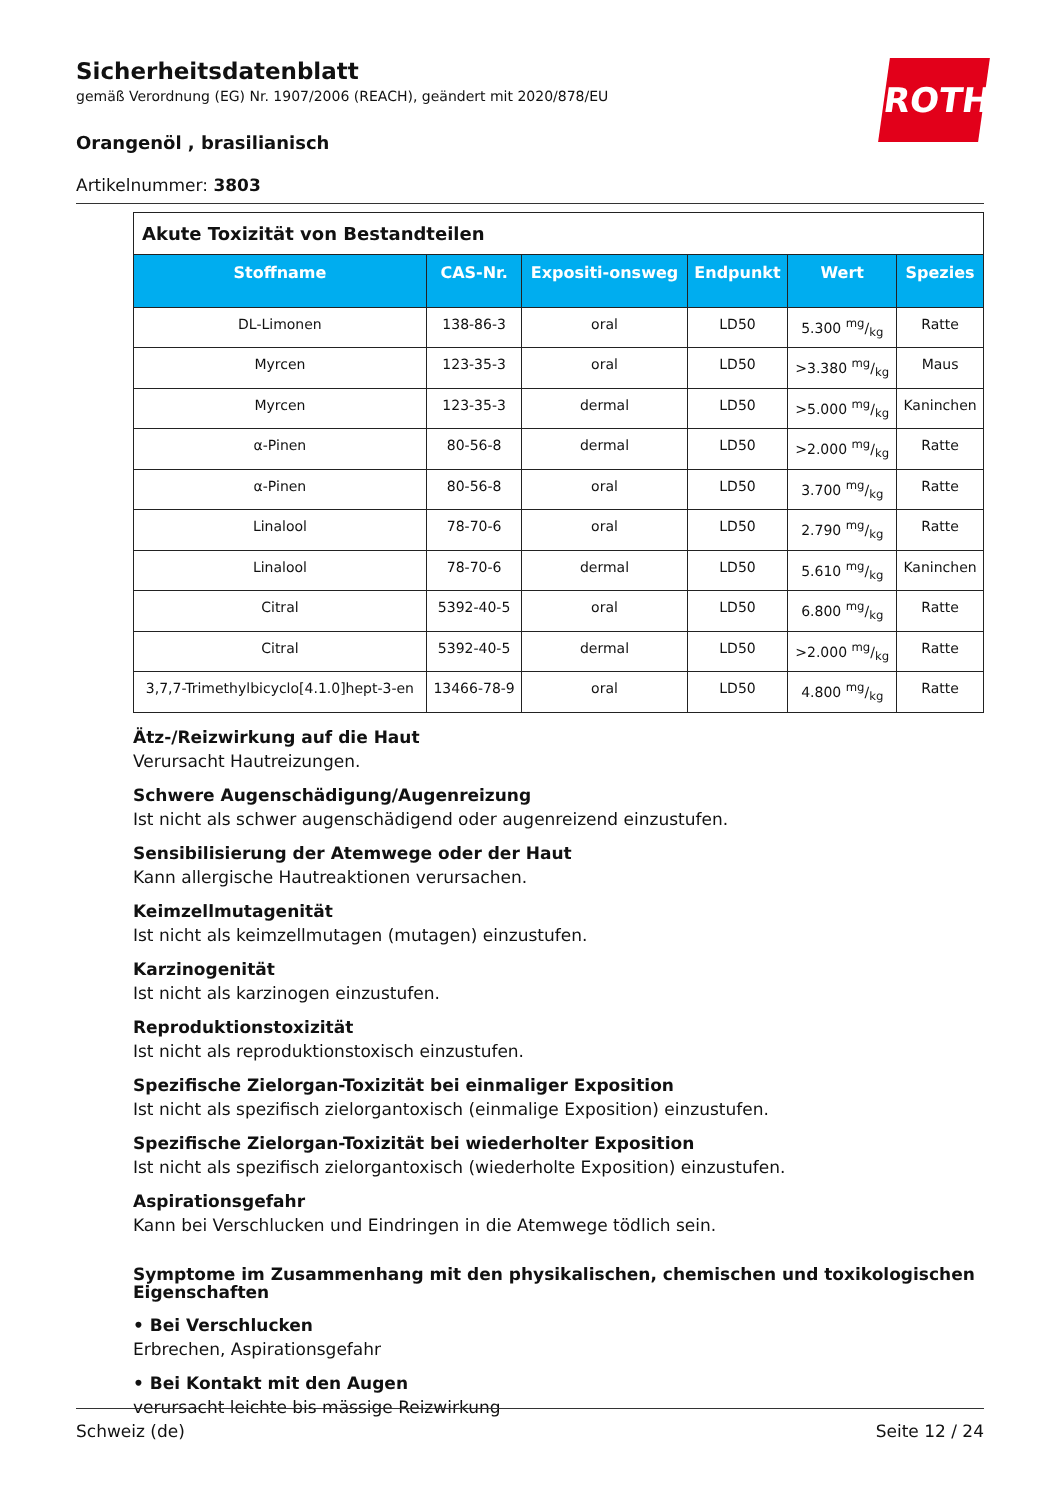ROTH
Sicherheitsdatenblatt
gemäß Verordnung (EG) Nr. 1907/2006 (REACH), geändert mit 2020/878/EU
Orangenöl , brasilianisch
Artikelnummer: 3803
| Akute Toxizität von Bestandteilen | | | | | |
| Stoffname | CAS-Nr. | Expositi-onsweg | Endpunkt | Wert | Spezies |
| DL-Limonen | 138-86-3 | oral | LD50 | 5.300 mg/kg | Ratte |
| Myrcen | 123-35-3 | oral | LD50 | >3.380 mg/kg | Maus |
| Myrcen | 123-35-3 | dermal | LD50 | >5.000 mg/kg | Kaninchen |
| α-Pinen | 80-56-8 | dermal | LD50 | >2.000 mg/kg | Ratte |
| α-Pinen | 80-56-8 | oral | LD50 | 3.700 mg/kg | Ratte |
| Linalool | 78-70-6 | oral | LD50 | 2.790 mg/kg | Ratte |
| Linalool | 78-70-6 | dermal | LD50 | 5.610 mg/kg | Kaninchen |
| Citral | 5392-40-5 | oral | LD50 | 6.800 mg/kg | Ratte |
| Citral | 5392-40-5 | dermal | LD50 | >2.000 mg/kg | Ratte |
| 3,7,7-Trimethylbicyclo[4.1.0]hept-3-en | 13466-78-9 | oral | LD50 | 4.800 mg/kg | Ratte |
Ätz-/Reizwirkung auf die Haut
Verursacht Hautreizungen.
Schwere Augenschädigung/Augenreizung
Ist nicht als schwer augenschädigend oder augenreizend einzustufen.
Sensibilisierung der Atemwege oder der Haut
Kann allergische Hautreaktionen verursachen.
Keimzellmutagenität
Ist nicht als keimzellmutagen (mutagen) einzustufen.
Karzinogenität
Ist nicht als karzinogen einzustufen.
Reproduktionstoxizität
Ist nicht als reproduktionstoxisch einzustufen.
Spezifische Zielorgan-Toxizität bei einmaliger Exposition
Ist nicht als spezifisch zielorgantoxisch (einmalige Exposition) einzustufen.
Spezifische Zielorgan-Toxizität bei wiederholter Exposition
Ist nicht als spezifisch zielorgantoxisch (wiederholte Exposition) einzustufen.
Aspirationsgefahr
Kann bei Verschlucken und Eindringen in die Atemwege tödlich sein.
Symptome im Zusammenhang mit den physikalischen, chemischen und toxikologischen Eigenschaften
• Bei Verschlucken
Erbrechen, Aspirationsgefahr
• Bei Kontakt mit den Augen
verursacht leichte bis mässige Reizwirkung
Schweiz (de) Seite 12 / 24